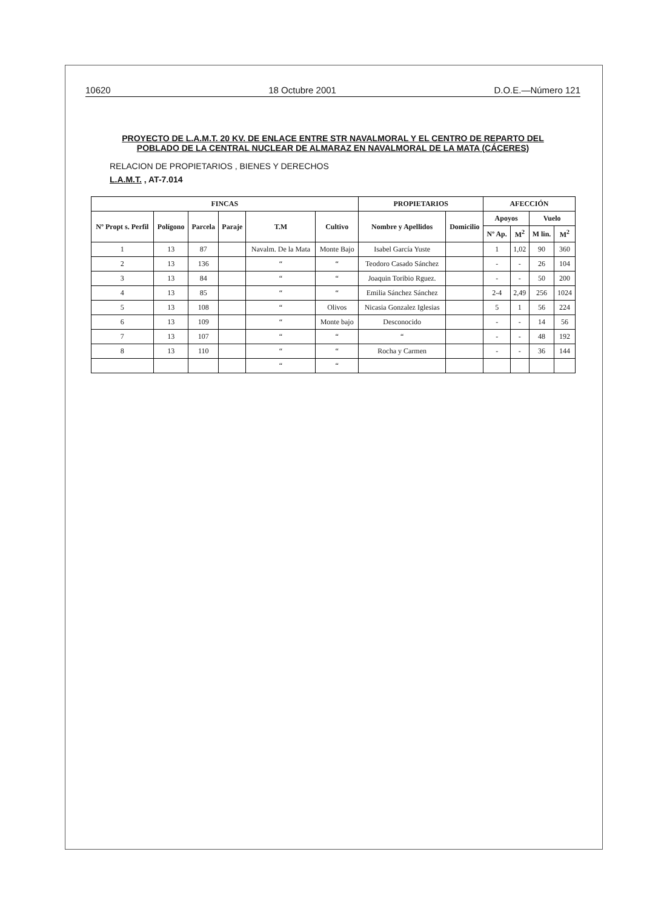10620 18 Octubre 2001 D.O.E.—Número 121
PROYECTO DE L.A.M.T. 20 KV. DE ENLACE ENTRE STR NAVALMORAL Y EL CENTRO DE REPARTO DEL POBLADO DE LA CENTRAL NUCLEAR DE ALMARAZ EN NAVALMORAL DE LA MATA (CÁCERES)
RELACION DE PROPIETARIOS , BIENES Y DERECHOS
L.A.M.T. , AT-7.014
| FINCAS | | | | | | PROPIETARIOS | | AFECCIÓN | | | |
| --- | --- | --- | --- | --- | --- | --- | --- | --- | --- | --- | --- |
| Nº Propt s. Perfil | Polígono | Parcela | Paraje | T.M | Cultivo | Nombre y Apellidos | Domicilio | Apoyos | | Vuelo | |
| | | | | | | | | Nº Ap. | M<sup>2</sup> | M lin. | M<sup>2</sup> |
| 1 | 13 | 87 | | Navalm. De la Mata | Monte Bajo | Isabel García Yuste | | 1 | 1,02 | 90 | 360 |
| 2 | 13 | 136 | | “ | “ | Teodoro Casado Sánchez | | - | - | 26 | 104 |
| 3 | 13 | 84 | | “ | “ | Joaquin Toribio Rguez. | | - | - | 50 | 200 |
| 4 | 13 | 85 | | “ | “ | Emilia Sánchez Sánchez | | 2-4 | 2,49 | 256 | 1024 |
| 5 | 13 | 108 | | “ | Olivos | Nicasia Gonzalez Iglesias | | 5 | 1 | 56 | 224 |
| 6 | 13 | 109 | | “ | Monte bajo | Desconocido | | - | - | 14 | 56 |
| 7 | 13 | 107 | | “ | “ | “ | | - | - | 48 | 192 |
| 8 | 13 | 110 | | “ | “ | Rocha y Carmen | | - | - | 36 | 144 |
| | | | | “ | “ | | | | | | |